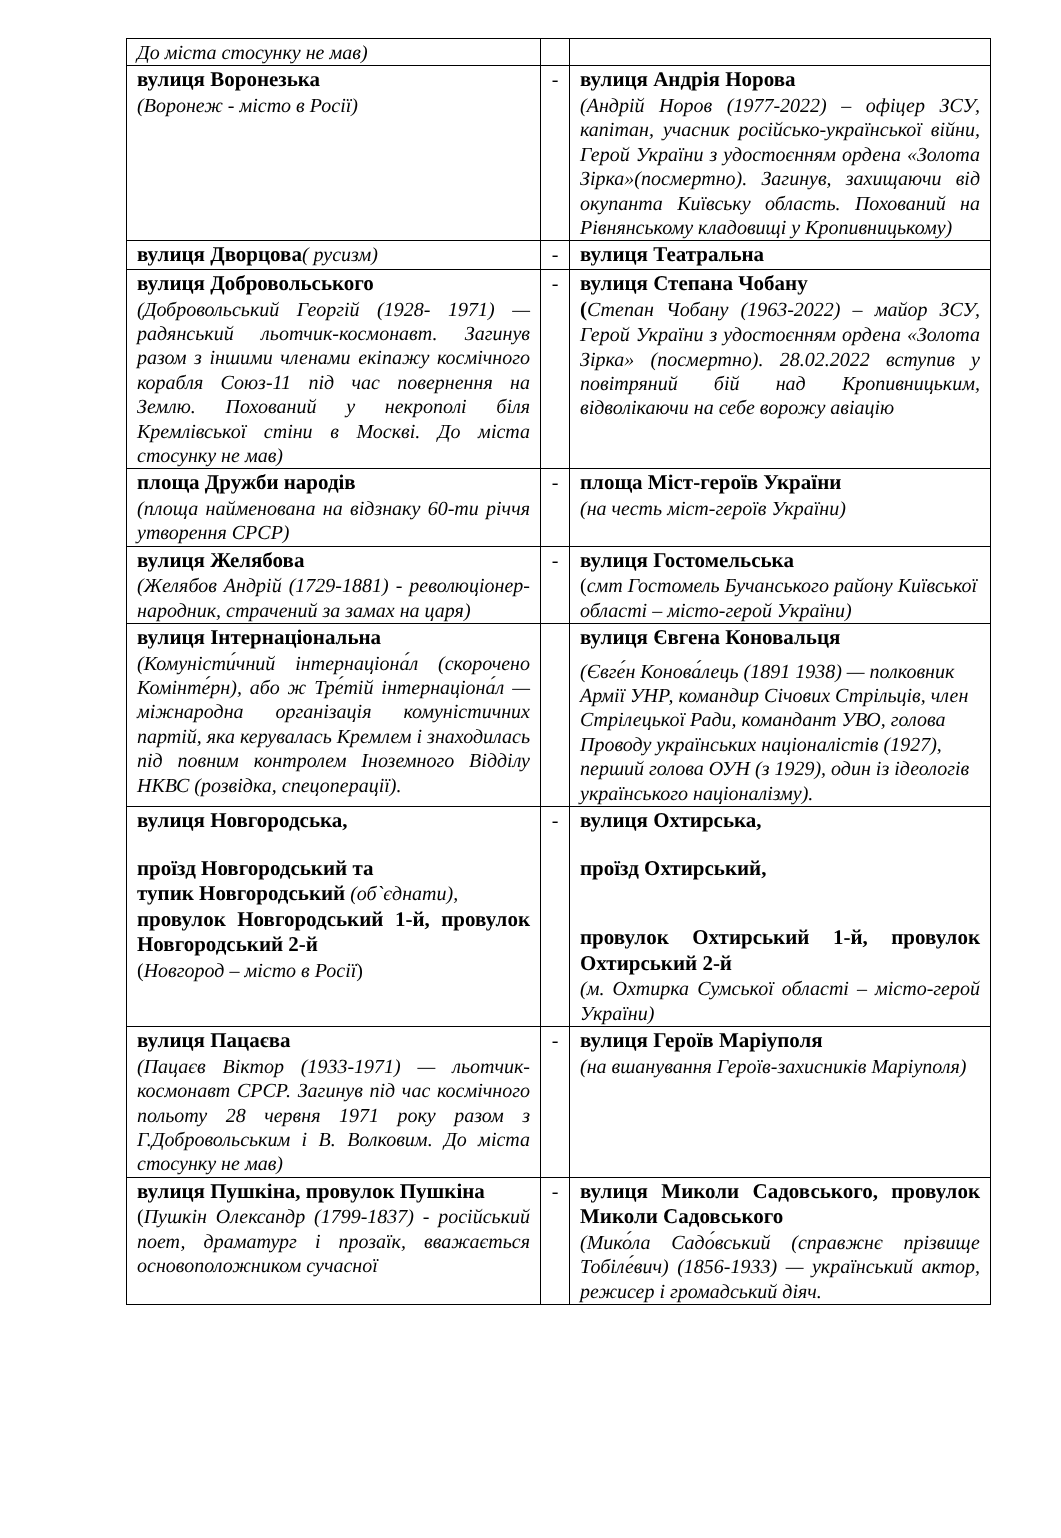| До міста стосунку не мав) | | |
| вулиця Воронезька (Воронеж - місто в Росії) | - | вулиця Андрія Норова (Андрій Норов (1977-2022) – офіцер ЗСУ, капітан, учасник російсько-української війни, Герой України з удостоєнням ордена «Золота Зірка»(посмертно). Загинув, захищаючи від окупанта Київську область. Похований на Рівнянському кладовищі у Кропивницькому) |
| вулиця Дворцова ( русизм) | - | вулиця Театральна |
| вулиця Добровольського (Добровольський Георгій (1928- 1971) — радянський льотчик-космонавт. Загинув разом з іншими членами екіпажу космічного корабля Союз-11 під час повернення на Землю. Похований у некрополі біля Кремлівської стіни в Москві. До міста стосунку не мав) | - | вулиця Степана Чобану ( Степан Чобану (1963-2022) – майор ЗСУ, Герой України з удостоєнням ордена «Золота Зірка» (посмертно). 28.02.2022 вступив у повітряний бій над Кропивницьким, відволікаючи на себе ворожу авіацію |
| площа Дружби народів (площа найменована на відзнаку 60-ти річчя утворення СРСР) | - | площа Міст-героїв України (на честь міст-героїв України) |
| вулиця Желябова (Желябов Андрій (1729-1881) - революціонер-народник, страчений за замах на царя) | - | вулиця Гостомельська ( смт Гостомель Бучанського району Київської області – місто-герой України) |
| вулиця Інтернаціональна (Комуністи́чний інтернаціона́л (скорочено Комінте́рн), або ж Тре́тій інтернаціона́л — міжнародна організація комуністичних партій, яка керувалась Кремлем і знаходилась під повним контролем Іноземного Відділу НКВС (розвідка, спецоперації). | | вулиця Євгена Коновальця (Євге́н Конова́лець (1891 1938) — полковник Армії УНР, командир Січових Стрільців, член Стрілецької Ради, командант УВО, голова Проводу українських націоналістів (1927), перший голова ОУН (з 1929), один із ідеологів українського націоналізму). |
| вулиця Новгородська, проїзд Новгородський та тупик Новгородський (об`єднати), провулок Новгородський 1-й, провулок Новгородський 2-й ( Новгород – місто в Росії ) | - | вулиця Охтирська, проїзд Охтирський, провулок Охтирський 1-й, провулок Охтирський 2-й (м. Охтирка Сумської області – місто-герой України) |
| вулиця Пацаєва (Пацаєв Віктор (1933-1971) — льотчик-космонавт СРСР. Загинув під час космічного польоту 28 червня 1971 року разом з Г.Добровольським і В. Волковим. До міста стосунку не мав) | - | вулиця Героїв Маріуполя (на вшанування Героїв-захисників Маріуполя) |
| вулиця Пушкіна, провулок Пушкіна ( Пушкін Олександр (1799-1837) - російський поет, драматург і прозаїк, вважається основоположником сучасної | - | вулиця Миколи Садовського, провулок Миколи Садовського (Мико́ла Садо́вський (справжнє прізвище Тобіле́вич) (1856-1933) — український актор, режисер і громадський діяч. |